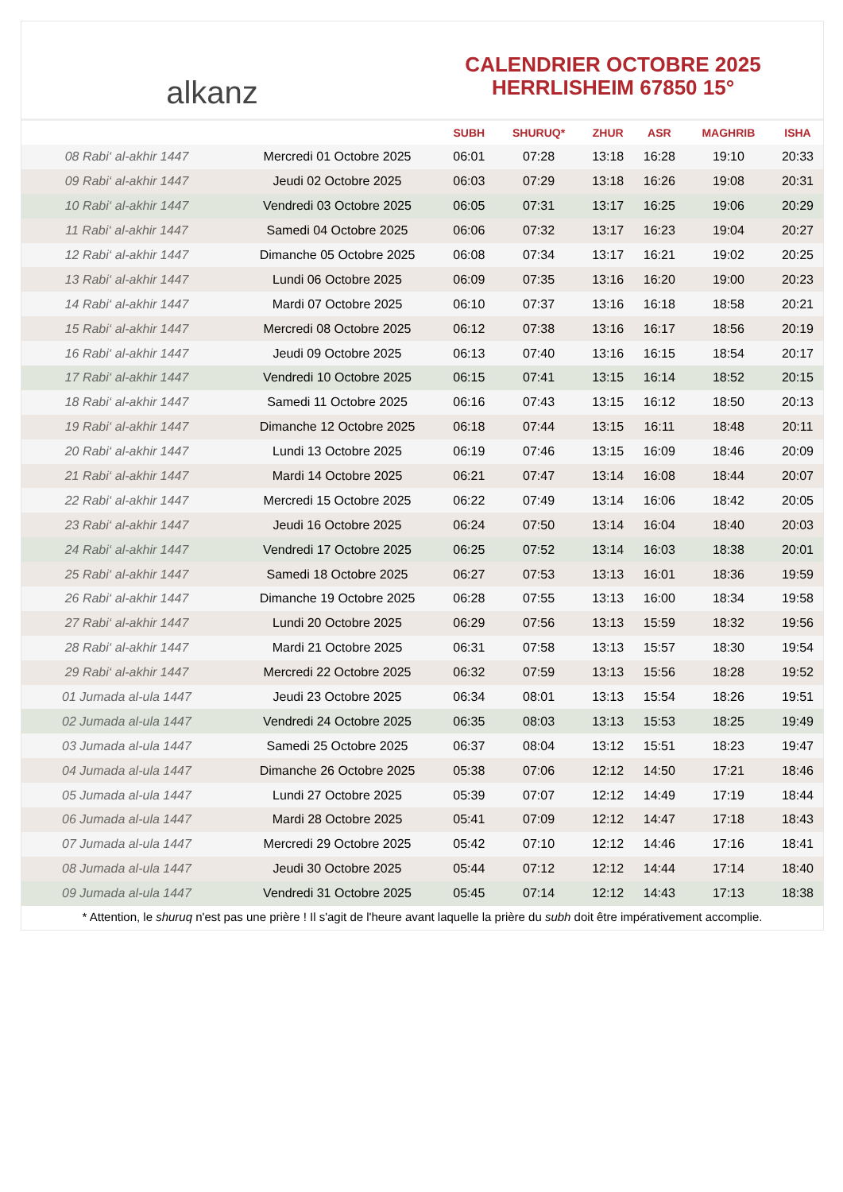alkanz
CALENDRIER OCTOBRE 2025
HERRLISHEIM 67850 15°
| | | SUBH | SHURUQ* | ZHUR | ASR | MAGHRIB | ISHA |
| --- | --- | --- | --- | --- | --- | --- | --- |
| 08 Rabi‘ al-akhir 1447 | Mercredi 01 Octobre 2025 | 06:01 | 07:28 | 13:18 | 16:28 | 19:10 | 20:33 |
| 09 Rabi‘ al-akhir 1447 | Jeudi 02 Octobre 2025 | 06:03 | 07:29 | 13:18 | 16:26 | 19:08 | 20:31 |
| 10 Rabi‘ al-akhir 1447 | Vendredi 03 Octobre 2025 | 06:05 | 07:31 | 13:17 | 16:25 | 19:06 | 20:29 |
| 11 Rabi‘ al-akhir 1447 | Samedi 04 Octobre 2025 | 06:06 | 07:32 | 13:17 | 16:23 | 19:04 | 20:27 |
| 12 Rabi‘ al-akhir 1447 | Dimanche 05 Octobre 2025 | 06:08 | 07:34 | 13:17 | 16:21 | 19:02 | 20:25 |
| 13 Rabi‘ al-akhir 1447 | Lundi 06 Octobre 2025 | 06:09 | 07:35 | 13:16 | 16:20 | 19:00 | 20:23 |
| 14 Rabi‘ al-akhir 1447 | Mardi 07 Octobre 2025 | 06:10 | 07:37 | 13:16 | 16:18 | 18:58 | 20:21 |
| 15 Rabi‘ al-akhir 1447 | Mercredi 08 Octobre 2025 | 06:12 | 07:38 | 13:16 | 16:17 | 18:56 | 20:19 |
| 16 Rabi‘ al-akhir 1447 | Jeudi 09 Octobre 2025 | 06:13 | 07:40 | 13:16 | 16:15 | 18:54 | 20:17 |
| 17 Rabi‘ al-akhir 1447 | Vendredi 10 Octobre 2025 | 06:15 | 07:41 | 13:15 | 16:14 | 18:52 | 20:15 |
| 18 Rabi‘ al-akhir 1447 | Samedi 11 Octobre 2025 | 06:16 | 07:43 | 13:15 | 16:12 | 18:50 | 20:13 |
| 19 Rabi‘ al-akhir 1447 | Dimanche 12 Octobre 2025 | 06:18 | 07:44 | 13:15 | 16:11 | 18:48 | 20:11 |
| 20 Rabi‘ al-akhir 1447 | Lundi 13 Octobre 2025 | 06:19 | 07:46 | 13:15 | 16:09 | 18:46 | 20:09 |
| 21 Rabi‘ al-akhir 1447 | Mardi 14 Octobre 2025 | 06:21 | 07:47 | 13:14 | 16:08 | 18:44 | 20:07 |
| 22 Rabi‘ al-akhir 1447 | Mercredi 15 Octobre 2025 | 06:22 | 07:49 | 13:14 | 16:06 | 18:42 | 20:05 |
| 23 Rabi‘ al-akhir 1447 | Jeudi 16 Octobre 2025 | 06:24 | 07:50 | 13:14 | 16:04 | 18:40 | 20:03 |
| 24 Rabi‘ al-akhir 1447 | Vendredi 17 Octobre 2025 | 06:25 | 07:52 | 13:14 | 16:03 | 18:38 | 20:01 |
| 25 Rabi‘ al-akhir 1447 | Samedi 18 Octobre 2025 | 06:27 | 07:53 | 13:13 | 16:01 | 18:36 | 19:59 |
| 26 Rabi‘ al-akhir 1447 | Dimanche 19 Octobre 2025 | 06:28 | 07:55 | 13:13 | 16:00 | 18:34 | 19:58 |
| 27 Rabi‘ al-akhir 1447 | Lundi 20 Octobre 2025 | 06:29 | 07:56 | 13:13 | 15:59 | 18:32 | 19:56 |
| 28 Rabi‘ al-akhir 1447 | Mardi 21 Octobre 2025 | 06:31 | 07:58 | 13:13 | 15:57 | 18:30 | 19:54 |
| 29 Rabi‘ al-akhir 1447 | Mercredi 22 Octobre 2025 | 06:32 | 07:59 | 13:13 | 15:56 | 18:28 | 19:52 |
| 01 Jumada al-ula 1447 | Jeudi 23 Octobre 2025 | 06:34 | 08:01 | 13:13 | 15:54 | 18:26 | 19:51 |
| 02 Jumada al-ula 1447 | Vendredi 24 Octobre 2025 | 06:35 | 08:03 | 13:13 | 15:53 | 18:25 | 19:49 |
| 03 Jumada al-ula 1447 | Samedi 25 Octobre 2025 | 06:37 | 08:04 | 13:12 | 15:51 | 18:23 | 19:47 |
| 04 Jumada al-ula 1447 | Dimanche 26 Octobre 2025 | 05:38 | 07:06 | 12:12 | 14:50 | 17:21 | 18:46 |
| 05 Jumada al-ula 1447 | Lundi 27 Octobre 2025 | 05:39 | 07:07 | 12:12 | 14:49 | 17:19 | 18:44 |
| 06 Jumada al-ula 1447 | Mardi 28 Octobre 2025 | 05:41 | 07:09 | 12:12 | 14:47 | 17:18 | 18:43 |
| 07 Jumada al-ula 1447 | Mercredi 29 Octobre 2025 | 05:42 | 07:10 | 12:12 | 14:46 | 17:16 | 18:41 |
| 08 Jumada al-ula 1447 | Jeudi 30 Octobre 2025 | 05:44 | 07:12 | 12:12 | 14:44 | 17:14 | 18:40 |
| 09 Jumada al-ula 1447 | Vendredi 31 Octobre 2025 | 05:45 | 07:14 | 12:12 | 14:43 | 17:13 | 18:38 |
* Attention, le shuruq n'est pas une prière ! Il s'agit de l'heure avant laquelle la prière du subh doit être impérativement accomplie.